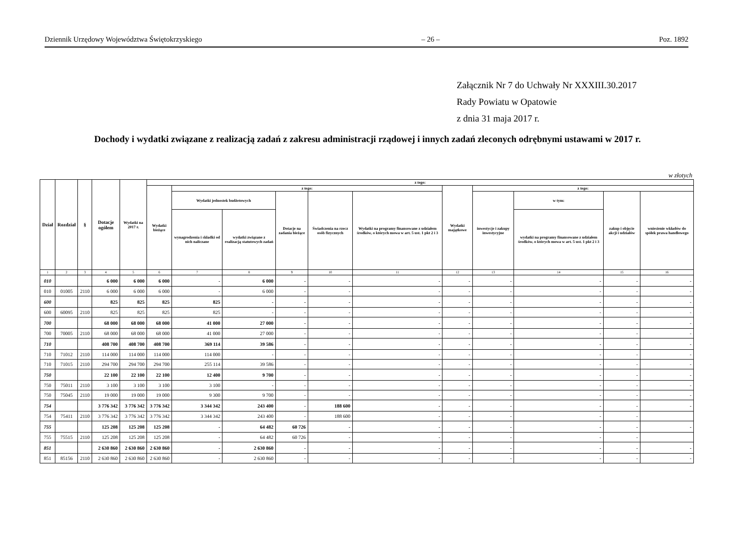Dziennik Urzędowy Województwa Świętokrzyskiego – 26 – Poz. 1892
Załącznik Nr 7 do Uchwały Nr XXXIII.30.2017
Rady Powiatu w Opatowie
z dnia 31 maja 2017 r.
Dochody i wydatki związane z realizacją zadań z zakresu administracji rządowej i innych zadań zleconych odrębnymi ustawami w 2017 r.
w złotych
| Dział | Rozdział | § | Dotacje ogółem | Wydatki na 2017 r. | z tego: | | | | | | | | | | |
| --- | --- | --- | --- | --- | --- | --- | --- | --- | --- | --- | --- | --- | --- | --- | --- |
| | | | | | Wydatki bieżące | z tego: | | | | | Wydatki majątkowe | z tego: | | | |
| | | | | | | Wydatki jednostek budżetowych | | Dotacje na zadania bieżące | Świadczenia na rzecz osób fizycznych | Wydatki na programy finansowane z udziałem środków, o których mowa w art. 5 ust. 1 pkt 2 i 3 | | inwestycje i zakupy inwestycyjne | w tym: | zakup i objęcie akcji i udziałów | wniesienie wkładów do spółek prawa handlowego |
| | | | | | | wynagrodzenia i składki od nich naliczane | wydatki związane z realizacją statutowych zadań | | | | | | wydatki na programy finansowane z udziałem środków, o których mowa w art. 5 ust. 1 pkt 2 i 3 | | |
| 1 | 2 | 3 | 4 | 5 | 6 | 7 | 8 | 9 | 10 | 11 | 12 | 13 | 14 | 15 | 16 |
| 010 | | | 6 000 | 6 000 | 6 000 | - | 6 000 | - | - | - | - | - | - | - | - |
| 010 | 01005 | 2110 | 6 000 | 6 000 | 6 000 | - | 6 000 | - | - | - | - | - | - | - | - |
| 600 | | | 825 | 825 | 825 | 825 | - | - | - | - | - | - | - | - | - |
| 600 | 60095 | 2110 | 825 | 825 | 825 | 825 | - | - | - | - | - | - | - | - | - |
| 700 | | | 68 000 | 68 000 | 68 000 | 41 000 | 27 000 | - | - | - | - | - | - | - | - |
| 700 | 70005 | 2110 | 68 000 | 68 000 | 68 000 | 41 000 | 27 000 | - | - | - | - | - | - | - | - |
| 710 | | | 408 700 | 408 700 | 408 700 | 369 114 | 39 586 | - | - | - | - | - | - | - | - |
| 710 | 71012 | 2110 | 114 000 | 114 000 | 114 000 | 114 000 | - | - | - | - | - | - | - | - | - |
| 710 | 71015 | 2110 | 294 700 | 294 700 | 294 700 | 255 114 | 39 586 | - | - | - | - | - | - | - | - |
| 750 | | | 22 100 | 22 100 | 22 100 | 12 400 | 9 700 | - | - | - | - | - | - | - | - |
| 750 | 75011 | 2110 | 3 100 | 3 100 | 3 100 | 3 100 | - | - | - | - | - | - | - | - | - |
| 750 | 75045 | 2110 | 19 000 | 19 000 | 19 000 | 9 300 | 9 700 | - | - | - | - | - | - | - | - |
| 754 | | | 3 776 342 | 3 776 342 | 3 776 342 | 3 344 342 | 243 400 | - | 188 600 | - | - | - | - | - | - |
| 754 | 75411 | 2110 | 3 776 342 | 3 776 342 | 3 776 342 | 3 344 342 | 243 400 | - | 188 600 | - | - | - | - | - | |
| 755 | | | 125 208 | 125 208 | 125 208 | - | 64 482 | 60 726 | - | - | - | - | - | - | - |
| 755 | 75515 | 2110 | 125 208 | 125 208 | 125 208 | - | 64 482 | 60 726 | - | - | - | - | - | - | |
| 851 | | | 2 630 860 | 2 630 860 | 2 630 860 | - | 2 630 860 | - | - | - | - | - | - | - | - |
| 851 | 85156 | 2110 | 2 630 860 | 2 630 860 | 2 630 860 | - | 2 630 860 | - | - | - | - | - | - | - | - |